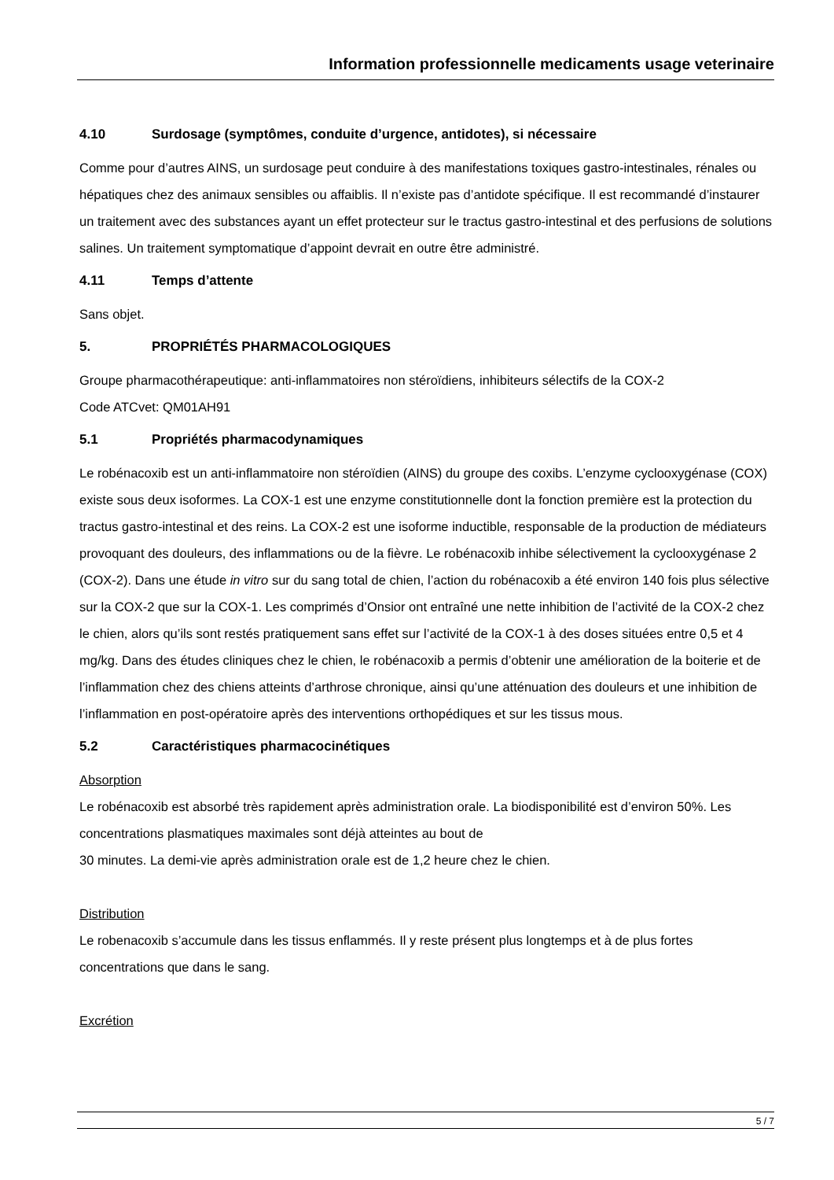Information professionnelle medicaments usage veterinaire
4.10 Surdosage (symptômes, conduite d’urgence, antidotes), si nécessaire
Comme pour d’autres AINS, un surdosage peut conduire à des manifestations toxiques gastro-intestinales, rénales ou hépatiques chez des animaux sensibles ou affaiblis. Il n’existe pas d’antidote spécifique. Il est recommandé d’instaurer un traitement avec des substances ayant un effet protecteur sur le tractus gastro-intestinal et des perfusions de solutions salines. Un traitement symptomatique d’appoint devrait en outre être administré.
4.11 Temps d’attente
Sans objet.
5. PROPRIÉTÉS PHARMACOLOGIQUES
Groupe pharmacothérapeutique: anti-inflammatoires non stéroïdiens, inhibiteurs sélectifs de la COX-2
Code ATCvet: QM01AH91
5.1 Propriétés pharmacodynamiques
Le robénacoxib est un anti-inflammatoire non stéroïdien (AINS) du groupe des coxibs. L’enzyme cyclooxygénase (COX) existe sous deux isoformes. La COX-1 est une enzyme constitutionnelle dont la fonction première est la protection du tractus gastro-intestinal et des reins. La COX-2 est une isoforme inductible, responsable de la production de médiateurs provoquant des douleurs, des inflammations ou de la fièvre. Le robénacoxib inhibe sélectivement la cyclooxygénase 2 (COX-2). Dans une étude in vitro sur du sang total de chien, l’action du robénacoxib a été environ 140 fois plus sélective sur la COX-2 que sur la COX-1. Les comprimés d’Onsior ont entraîné une nette inhibition de l’activité de la COX-2 chez le chien, alors qu’ils sont restés pratiquement sans effet sur l’activité de la COX-1 à des doses situées entre 0,5 et 4 mg/kg. Dans des études cliniques chez le chien, le robénacoxib a permis d’obtenir une amélioration de la boiterie et de l’inflammation chez des chiens atteints d’arthrose chronique, ainsi qu’une atténuation des douleurs et une inhibition de l’inflammation en post-opératoire après des interventions orthopédiques et sur les tissus mous.
5.2 Caractéristiques pharmacocinétiques
Absorption
Le robénacoxib est absorbé très rapidement après administration orale. La biodisponibilité est d’environ 50%. Les concentrations plasmatiques maximales sont déjà atteintes au bout de
30 minutes. La demi-vie après administration orale est de 1,2 heure chez le chien.
Distribution
Le robenacoxib s’accumule dans les tissus enflammés. Il y reste présent plus longtemps et à de plus fortes concentrations que dans le sang.
Excrétion
5 / 7